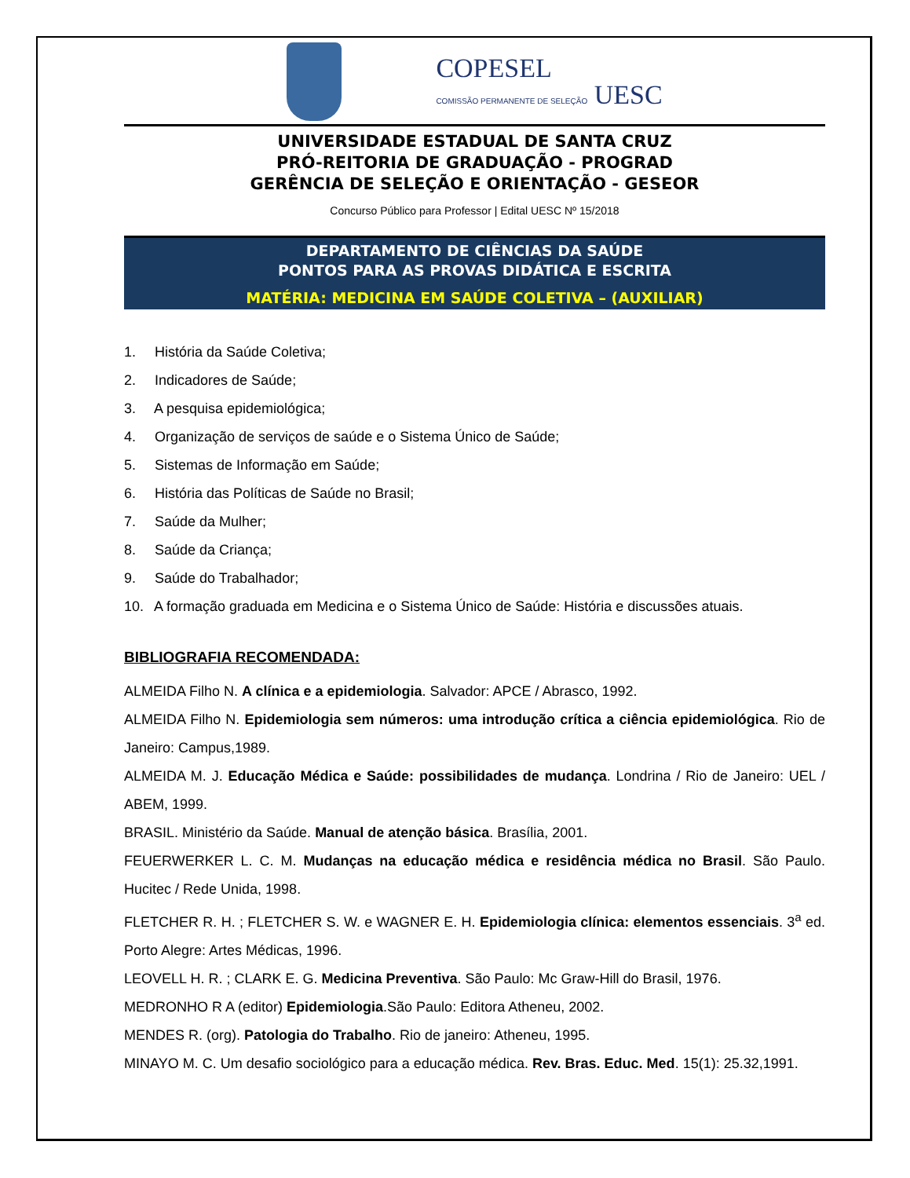COPESEL
COMISSÃO PERMANENTE DE SELEÇÃO UESC
UNIVERSIDADE ESTADUAL DE SANTA CRUZ
PRÓ-REITORIA DE GRADUAÇÃO - PROGRAD
GERÊNCIA DE SELEÇÃO E ORIENTAÇÃO - GESEOR
Concurso Público para Professor | Edital UESC Nº 15/2018
DEPARTAMENTO DE CIÊNCIAS DA SAÚDE
PONTOS PARA AS PROVAS DIDÁTICA E ESCRITA
MATÉRIA: MEDICINA EM SAÚDE COLETIVA – (AUXILIAR)
1. História da Saúde Coletiva;
2. Indicadores de Saúde;
3. A pesquisa epidemiológica;
4. Organização de serviços de saúde e o Sistema Único de Saúde;
5. Sistemas de Informação em Saúde;
6. História das Políticas de Saúde no Brasil;
7. Saúde da Mulher;
8. Saúde da Criança;
9. Saúde do Trabalhador;
10. A formação graduada em Medicina e o Sistema Único de Saúde: História e discussões atuais.
BIBLIOGRAFIA RECOMENDADA:
ALMEIDA Filho N. A clínica e a epidemiologia. Salvador: APCE / Abrasco, 1992.
ALMEIDA Filho N. Epidemiologia sem números: uma introdução crítica a ciência epidemiológica. Rio de Janeiro: Campus,1989.
ALMEIDA M. J. Educação Médica e Saúde: possibilidades de mudança. Londrina / Rio de Janeiro: UEL / ABEM, 1999.
BRASIL. Ministério da Saúde. Manual de atenção básica. Brasília, 2001.
FEUERWERKER L. C. M. Mudanças na educação médica e residência médica no Brasil. São Paulo. Hucitec / Rede Unida, 1998.
FLETCHER R. H. ; FLETCHER S. W. e WAGNER E. H. Epidemiologia clínica: elementos essenciais. 3<sup>a</sup> ed. Porto Alegre: Artes Médicas, 1996.
LEOVELL H. R. ; CLARK E. G. Medicina Preventiva. São Paulo: Mc Graw-Hill do Brasil, 1976.
MEDRONHO R A (editor) Epidemiologia.São Paulo: Editora Atheneu, 2002.
MENDES R. (org). Patologia do Trabalho. Rio de janeiro: Atheneu, 1995.
MINAYO M. C. Um desafio sociológico para a educação médica. Rev. Bras. Educ. Med. 15(1): 25.32,1991.